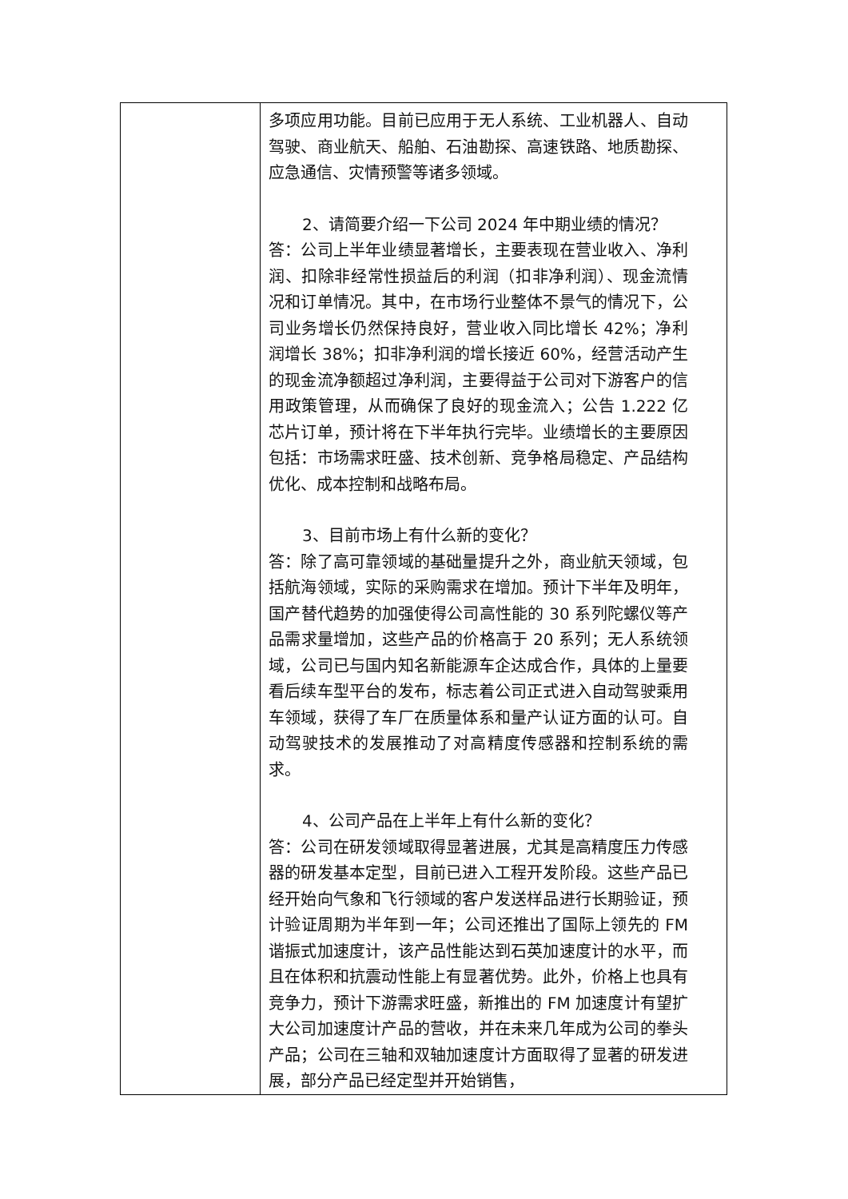| | 多项应用功能。目前已应用于无人系统、工业机器人、自动驾驶、商业航天、船舶、石油勘探、高速铁路、地质勘探、应急通信、灾情预警等诸多领域。 2、请简要介绍一下公司 2024 年中期业绩的情况？ 答：公司上半年业绩显著增长，主要表现在营业收入、净利润、扣除非经常性损益后的利润（扣非净利润）、现金流情况和订单情况。其中，在市场行业整体不景气的情况下，公司业务增长仍然保持良好，营业收入同比增长 42%；净利润增长 38%；扣非净利润的增长接近 60%，经营活动产生的现金流净额超过净利润，主要得益于公司对下游客户的信用政策管理，从而确保了良好的现金流入；公告 1.222 亿芯片订单，预计将在下半年执行完毕。业绩增长的主要原因包括：市场需求旺盛、技术创新、竞争格局稳定、产品结构优化、成本控制和战略布局。 3、目前市场上有什么新的变化？ 答：除了高可靠领域的基础量提升之外，商业航天领域，包括航海领域，实际的采购需求在增加。预计下半年及明年，国产替代趋势的加强使得公司高性能的 30 系列陀螺仪等产品需求量增加，这些产品的价格高于 20 系列；无人系统领域，公司已与国内知名新能源车企达成合作，具体的上量要看后续车型平台的发布，标志着公司正式进入自动驾驶乘用车领域，获得了车厂在质量体系和量产认证方面的认可。自动驾驶技术的发展推动了对高精度传感器和控制系统的需求。 4、公司产品在上半年上有什么新的变化？ 答：公司在研发领域取得显著进展，尤其是高精度压力传感器的研发基本定型，目前已进入工程开发阶段。这些产品已经开始向气象和飞行领域的客户发送样品进行长期验证，预计验证周期为半年到一年；公司还推出了国际上领先的 FM 谐振式加速度计，该产品性能达到石英加速度计的水平，而且在体积和抗震动性能上有显著优势。此外，价格上也具有竞争力，预计下游需求旺盛，新推出的 FM 加速度计有望扩大公司加速度计产品的营收，并在未来几年成为公司的拳头产品；公司在三轴和双轴加速度计方面取得了显著的研发进展，部分产品已经定型并开始销售， |